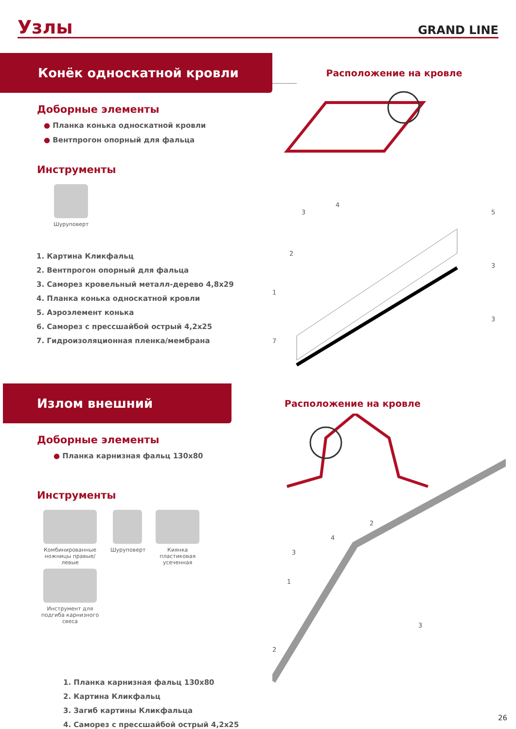Узлы
GRAND LINE
Конёк односкатной кровли
Доборные элементы
● Планка конька односкатной кровли
● Вентпрогон опорный для фальца
Инструменты
Шуруповерт
1. Картина Кликфальц
2. Вентпрогон опорный для фальца
3. Саморез кровельный металл-дерево 4,8x29
4. Планка конька односкатной кровли
5. Аэроэлемент конька
6. Саморез с прессшайбой острый 4,2x25
7. Гидроизоляционная пленка/мембрана
Расположение на кровле
4
3
5
2
3
1
3
7
Излом внешний
Доборные элементы
● Планка карнизная фальц 130x80
Инструменты
Комбинированные ножницы правые/левые
Шуруповерт
Киянка пластиковая усеченная
Инструмент для подгиба карнизного свеса
1. Планка карнизная фальц 130x80
2. Картина Кликфальц
3. Загиб картины Кликфальца
4. Саморез с прессшайбой острый 4,2x25
Расположение на кровле
2
4
3
1
3
2
26